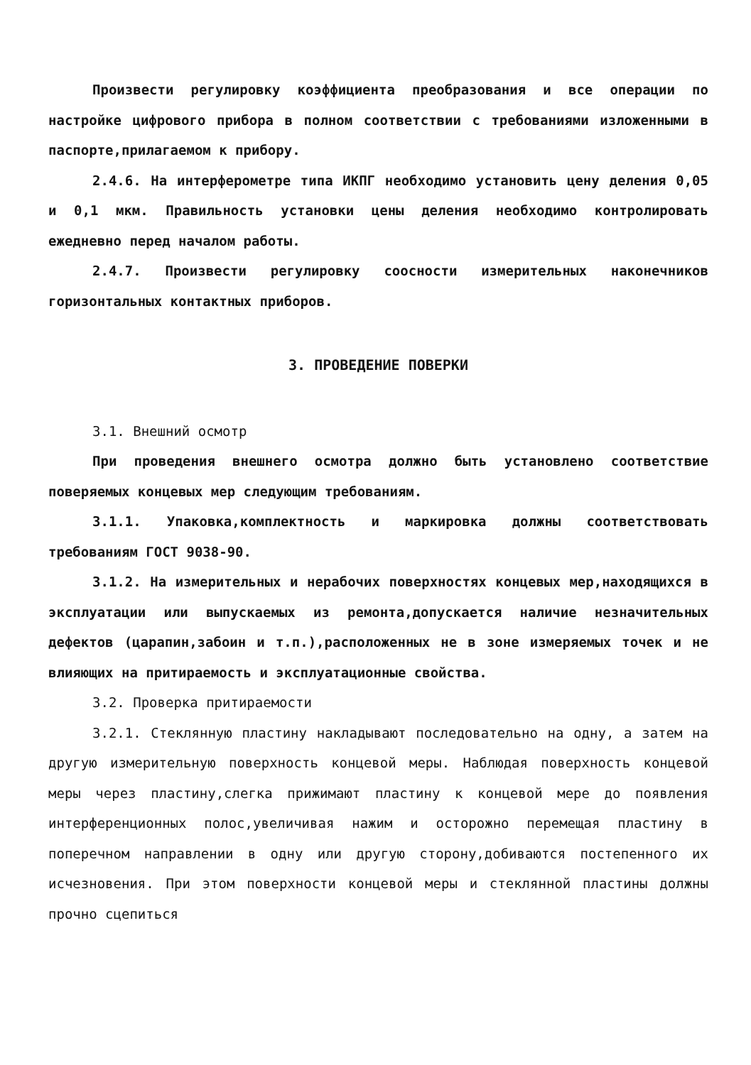Произвести регулировку коэффициента преобразования и все операции по настройке цифрового прибора в полном соответствии с требованиями изложенными в паспорте,прилагаемом к прибору.
2.4.6. На интерферометре типа ИКПГ необходимо установить цену деления 0,05 и 0,1 мкм. Правильность установки цены деления необходимо контролировать ежедневно перед началом работы.
2.4.7. Произвести регулировку соосности измерительных наконечников горизонтальных контактных приборов.
3. ПРОВЕДЕНИЕ ПОВЕРКИ
3.1. Внешний осмотр
При проведения внешнего осмотра должно быть установлено соответствие поверяемых концевых мер следующим требованиям.
3.1.1. Упаковка,комплектность и маркировка должны соответствовать требованиям ГОСТ 9038-90.
3.1.2. На измерительных и нерабочих поверхностях концевых мер,находящихся в эксплуатации или выпускаемых из ремонта,допускается наличие незначительных дефектов (царапин,забоин и т.п.),расположенных не в зоне измеряемых точек и не влияющих на притираемость и эксплуатационные свойства.
3.2. Проверка притираемости
3.2.1. Стеклянную пластину накладывают последовательно на одну, а затем на другую измерительную поверхность концевой меры. Наблюдая поверхность концевой меры через пластину,слегка прижимают пластину к концевой мере до появления интерференционных полос,увеличивая нажим и осторожно перемещая пластину в поперечном направлении в одну или другую сторону,добиваются постепенного их исчезновения. При этом поверхности концевой меры и стеклянной пластины должны прочно сцепиться